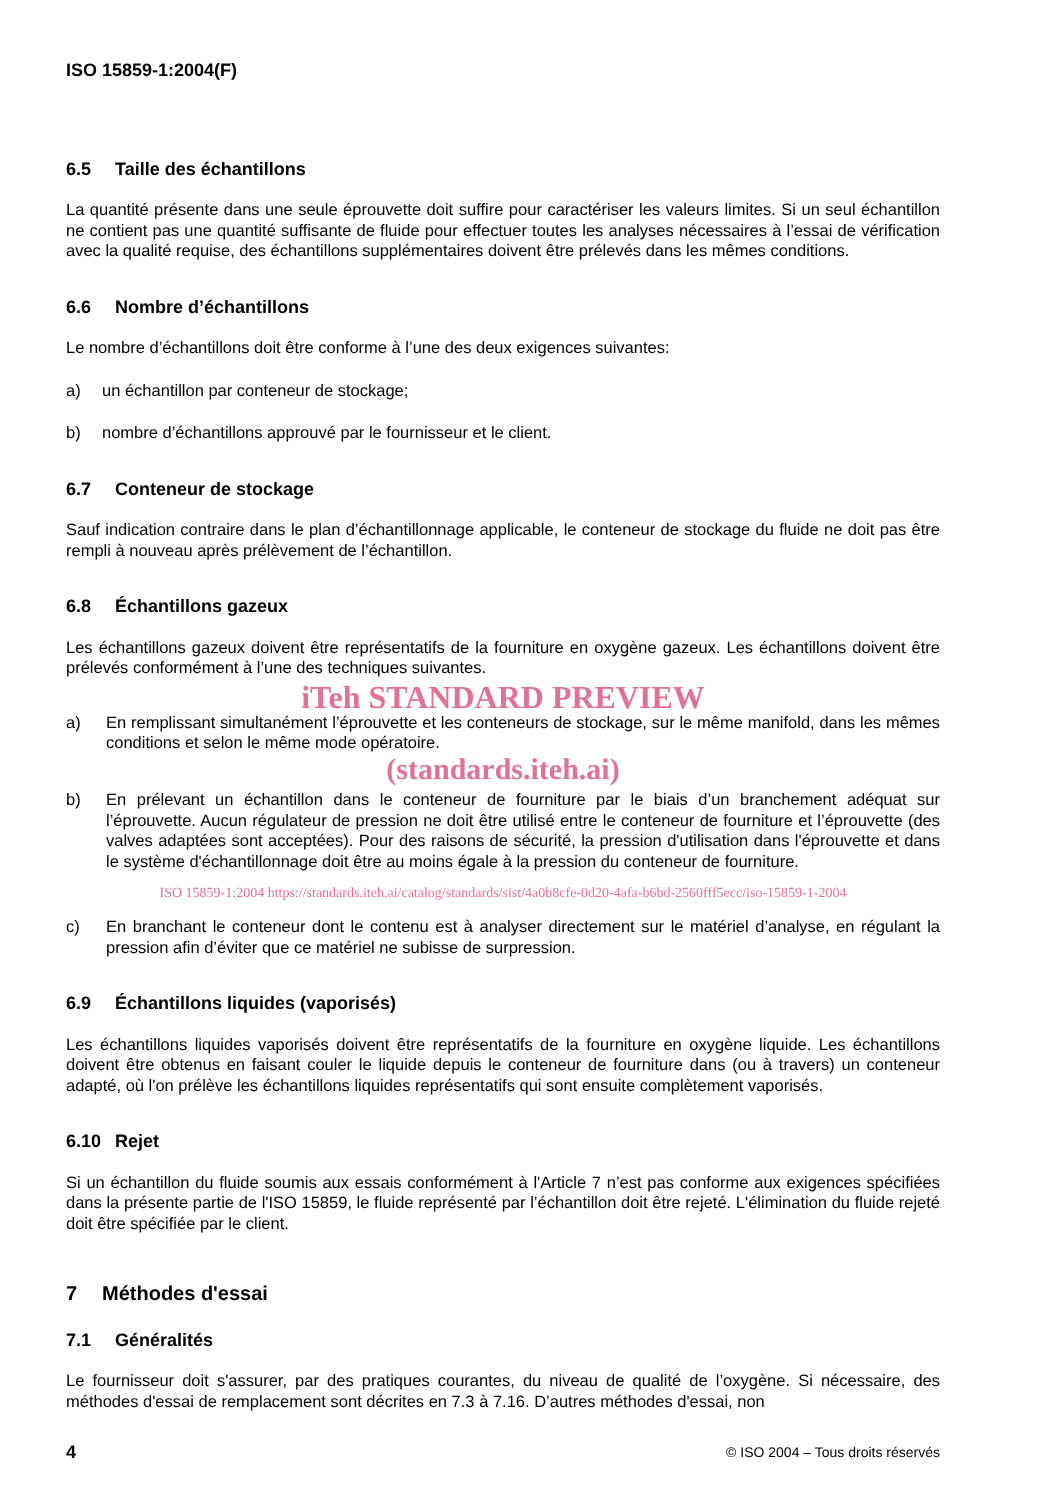ISO 15859-1:2004(F)
6.5 Taille des échantillons
La quantité présente dans une seule éprouvette doit suffire pour caractériser les valeurs limites. Si un seul échantillon ne contient pas une quantité suffisante de fluide pour effectuer toutes les analyses nécessaires à l’essai de vérification avec la qualité requise, des échantillons supplémentaires doivent être prélevés dans les mêmes conditions.
6.6 Nombre d’échantillons
Le nombre d’échantillons doit être conforme à l’une des deux exigences suivantes:
a) un échantillon par conteneur de stockage;
b) nombre d’échantillons approuvé par le fournisseur et le client.
6.7 Conteneur de stockage
Sauf indication contraire dans le plan d’échantillonnage applicable, le conteneur de stockage du fluide ne doit pas être rempli à nouveau après prélèvement de l’échantillon.
6.8 Échantillons gazeux
Les échantillons gazeux doivent être représentatifs de la fourniture en oxygène gazeux. Les échantillons doivent être prélevés conformément à l’une des techniques suivantes.
iTeh STANDARD PREVIEW
a) En remplissant simultanément l’éprouvette et les conteneurs de stockage, sur le même manifold, dans les mêmes conditions et selon le même mode opératoire.
(standards.iteh.ai)
b) En prélevant un échantillon dans le conteneur de fourniture par le biais d’un branchement adéquat sur l’éprouvette. Aucun régulateur de pression ne doit être utilisé entre le conteneur de fourniture et l’éprouvette (des valves adaptées sont acceptées). Pour des raisons de sécurité, la pression d'utilisation dans l'éprouvette et dans le système d'échantillonnage doit être au moins égale à la pression du conteneur de fourniture.
ISO 15859-1:2004 https://standards.iteh.ai/catalog/standards/sist/4a0b8cfe-0d20-4afa-b6bd-2560fff5ecc/iso-15859-1-2004
c) En branchant le conteneur dont le contenu est à analyser directement sur le matériel d’analyse, en régulant la pression afin d’éviter que ce matériel ne subisse de surpression.
6.9 Échantillons liquides (vaporisés)
Les échantillons liquides vaporisés doivent être représentatifs de la fourniture en oxygène liquide. Les échantillons doivent être obtenus en faisant couler le liquide depuis le conteneur de fourniture dans (ou à travers) un conteneur adapté, où l'on prélève les échantillons liquides représentatifs qui sont ensuite complètement vaporisés.
6.10 Rejet
Si un échantillon du fluide soumis aux essais conformément à l'Article 7 n’est pas conforme aux exigences spécifiées dans la présente partie de l'ISO 15859, le fluide représenté par l’échantillon doit être rejeté. L'élimination du fluide rejeté doit être spécifiée par le client.
7 Méthodes d'essai
7.1 Généralités
Le fournisseur doit s'assurer, par des pratiques courantes, du niveau de qualité de l’oxygène. Si nécessaire, des méthodes d'essai de remplacement sont décrites en 7.3 à 7.16. D’autres méthodes d'essai, non
4 © ISO 2004 – Tous droits réservés